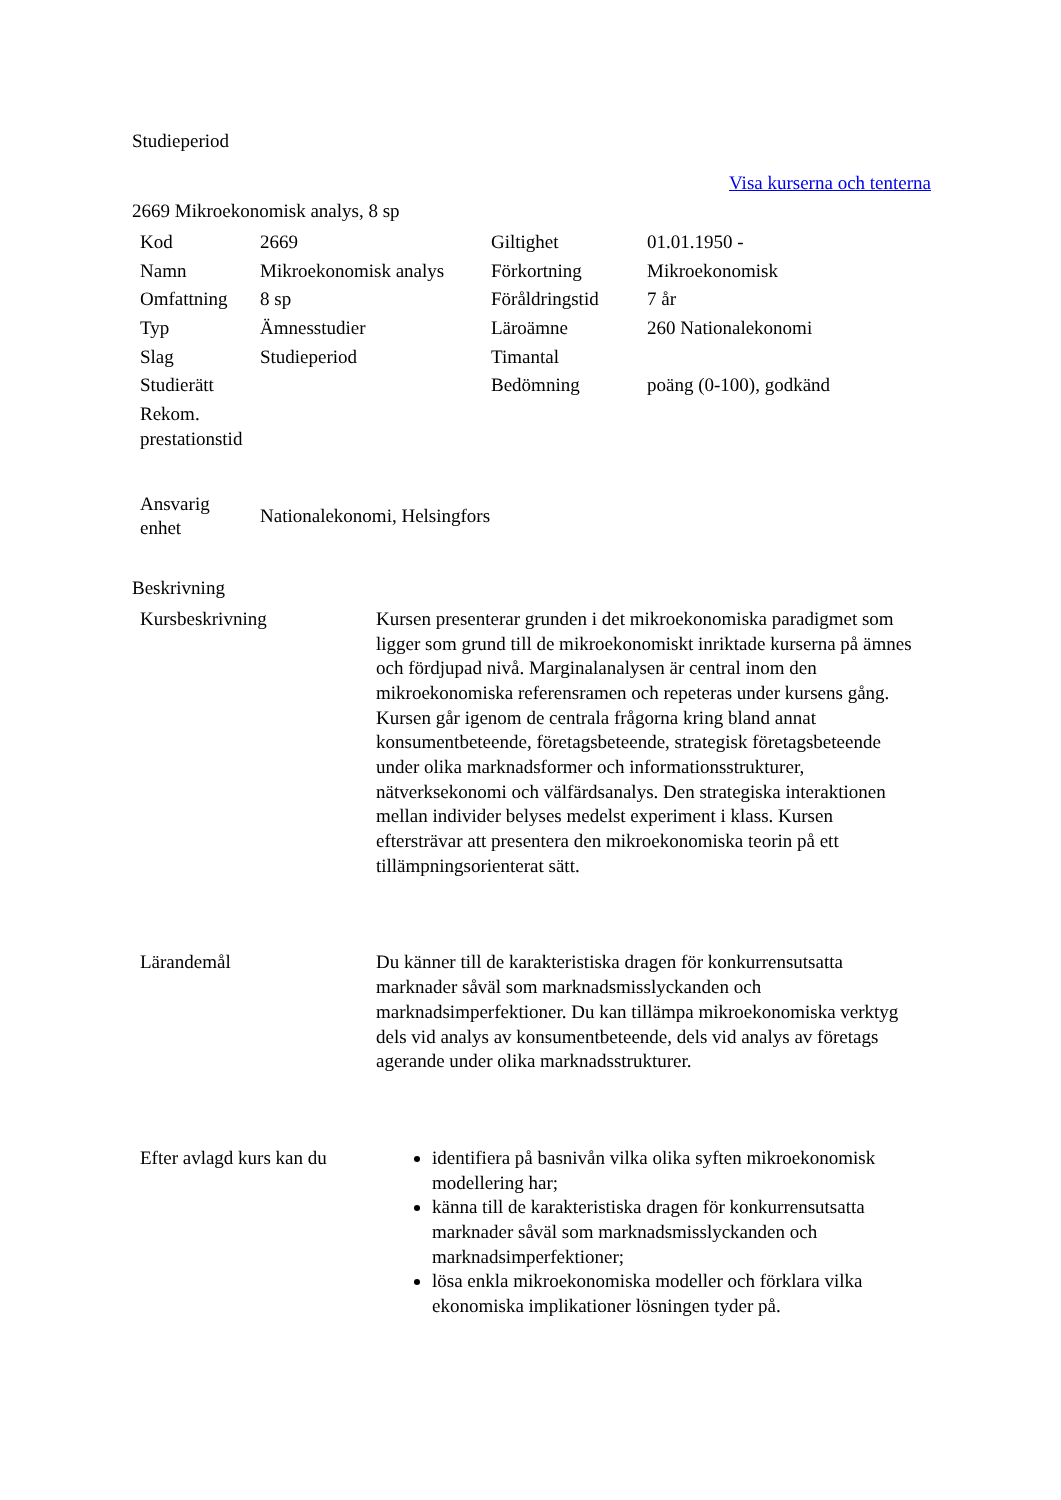Studieperiod
Visa kurserna och tenterna
2669 Mikroekonomisk analys, 8 sp
| Kod | 2669 | Giltighet | 01.01.1950 - |
| Namn | Mikroekonomisk analys | Förkortning | Mikroekonomisk |
| Omfattning | 8 sp | Föråldringstid | 7 år |
| Typ | Ämnesstudier | Läroämne | 260 Nationalekonomi |
| Slag | Studieperiod | Timantal | |
| Studierätt | | Bedömning | poäng (0-100), godkänd |
| Rekom. prestationstid | | | |
| Ansvarig enhet | Nationalekonomi, Helsingfors |
Beskrivning
| Kursbeskrivning | Kursen presenterar grunden i det mikroekonomiska paradigmet som ligger som grund till de mikroekonomiskt inriktade kurserna på ämnes och fördjupad nivå. Marginalanalysen är central inom den mikroekonomiska referensramen och repeteras under kursens gång. Kursen går igenom de centrala frågorna kring bland annat konsumentbeteende, företagsbeteende, strategisk företagsbeteende under olika marknadsformer och informationsstrukturer, nätverksekonomi och välfärdsanalys. Den strategiska interaktionen mellan individer belyses medelst experiment i klass. Kursen eftersträvar att presentera den mikroekonomiska teorin på ett tillämpningsorienterat sätt. |
| Lärandemål | Du känner till de karakteristiska dragen för konkurrensutsatta marknader såväl som marknadsmisslyckanden och marknadsimperfektioner. Du kan tillämpa mikroekonomiska verktyg dels vid analys av konsumentbeteende, dels vid analys av företags agerande under olika marknadsstrukturer. |
| Efter avlagd kurs kan du | identifiera på basnivån vilka olika syften mikroekonomisk modellering har; känna till de karakteristiska dragen för konkurrensutsatta marknader såväl som marknadsmisslyckanden och marknadsimperfektioner; lösa enkla mikroekonomiska modeller och förklara vilka ekonomiska implikationer lösningen tyder på. |